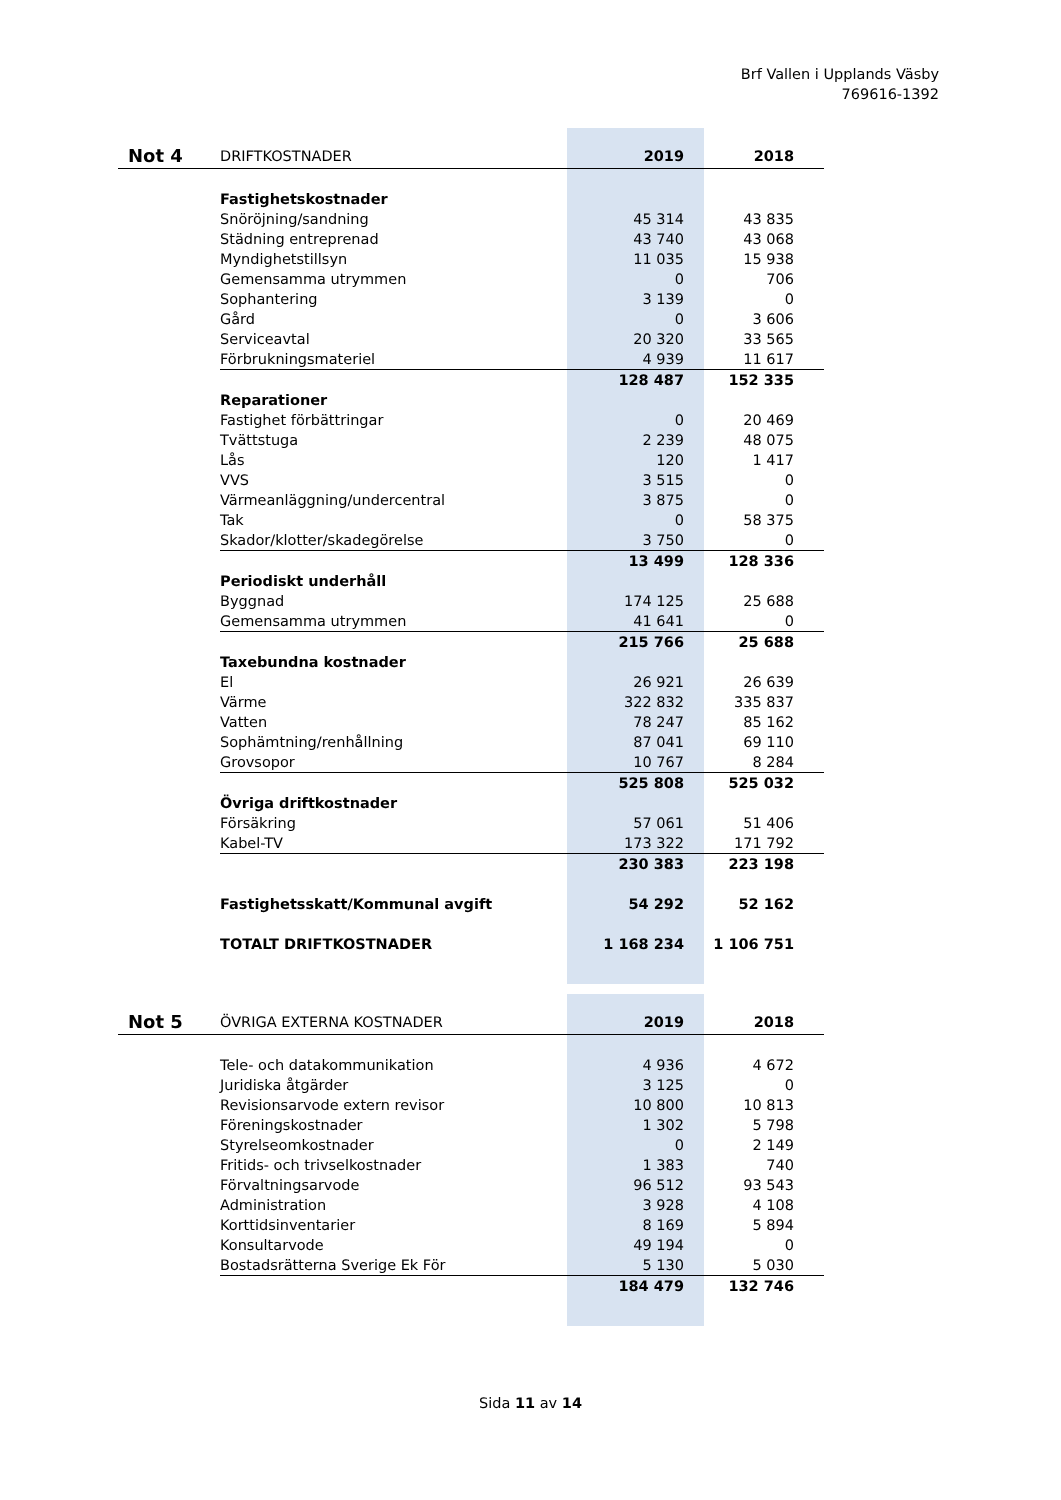Brf Vallen i Upplands Väsby
769616-1392
| Not 4 | DRIFTKOSTNADER | 2019 | 2018 |
| | Fastighetskostnader | | |
| | Snöröjning/sandning | 45 314 | 43 835 |
| | Städning entreprenad | 43 740 | 43 068 |
| | Myndighetstillsyn | 11 035 | 15 938 |
| | Gemensamma utrymmen | 0 | 706 |
| | Sophantering | 3 139 | 0 |
| | Gård | 0 | 3 606 |
| | Serviceavtal | 20 320 | 33 565 |
| | Förbrukningsmateriel | 4 939 | 11 617 |
| | | 128 487 | 152 335 |
| | Reparationer | | |
| | Fastighet förbättringar | 0 | 20 469 |
| | Tvättstuga | 2 239 | 48 075 |
| | Lås | 120 | 1 417 |
| | VVS | 3 515 | 0 |
| | Värmeanläggning/undercentral | 3 875 | 0 |
| | Tak | 0 | 58 375 |
| | Skador/klotter/skadegörelse | 3 750 | 0 |
| | | 13 499 | 128 336 |
| | Periodiskt underhåll | | |
| | Byggnad | 174 125 | 25 688 |
| | Gemensamma utrymmen | 41 641 | 0 |
| | | 215 766 | 25 688 |
| | Taxebundna kostnader | | |
| | El | 26 921 | 26 639 |
| | Värme | 322 832 | 335 837 |
| | Vatten | 78 247 | 85 162 |
| | Sophämtning/renhållning | 87 041 | 69 110 |
| | Grovsopor | 10 767 | 8 284 |
| | | 525 808 | 525 032 |
| | Övriga driftkostnader | | |
| | Försäkring | 57 061 | 51 406 |
| | Kabel-TV | 173 322 | 171 792 |
| | | 230 383 | 223 198 |
| | Fastighetsskatt/Kommunal avgift | 54 292 | 52 162 |
| | TOTALT DRIFTKOSTNADER | 1 168 234 | 1 106 751 |
| Not 5 | ÖVRIGA EXTERNA KOSTNADER | 2019 | 2018 |
| | Tele- och datakommunikation | 4 936 | 4 672 |
| | Juridiska åtgärder | 3 125 | 0 |
| | Revisionsarvode extern revisor | 10 800 | 10 813 |
| | Föreningskostnader | 1 302 | 5 798 |
| | Styrelseomkostnader | 0 | 2 149 |
| | Fritids- och trivselkostnader | 1 383 | 740 |
| | Förvaltningsarvode | 96 512 | 93 543 |
| | Administration | 3 928 | 4 108 |
| | Korttidsinventarier | 8 169 | 5 894 |
| | Konsultarvode | 49 194 | 0 |
| | Bostadsrätterna Sverige Ek För | 5 130 | 5 030 |
| | | 184 479 | 132 746 |
Sida 11 av 14